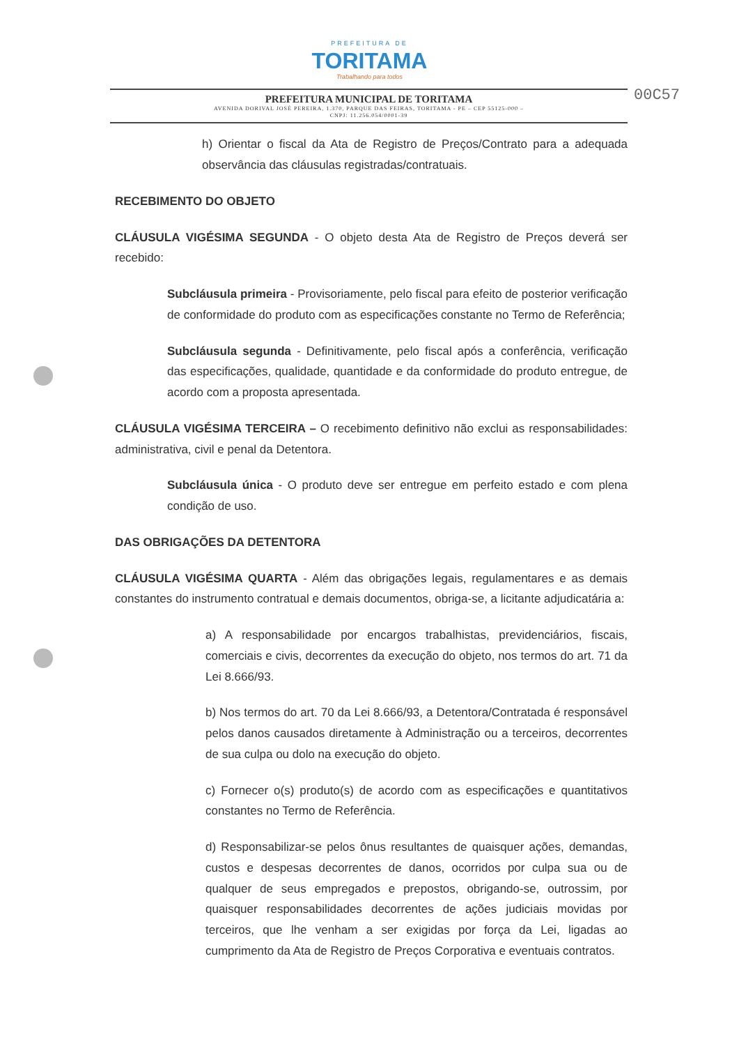PREFEITURA DE
TORITAMA
Trabalhando para todos
00C57
PREFEITURA MUNICIPAL DE TORITAMA
AVENIDA DORIVAL JOSÉ PEREIRA, 1.370, PARQUE DAS FEIRAS, TORITAMA - PE – CEP 55125-000 –
CNPJ: 11.256.054/0001-39
h) Orientar o fiscal da Ata de Registro de Preços/Contrato para a adequada observância das cláusulas registradas/contratuais.
RECEBIMENTO DO OBJETO
CLÁUSULA VIGÉSIMA SEGUNDA - O objeto desta Ata de Registro de Preços deverá ser recebido:
Subcláusula primeira - Provisoriamente, pelo fiscal para efeito de posterior verificação de conformidade do produto com as especificações constante no Termo de Referência;
Subcláusula segunda - Definitivamente, pelo fiscal após a conferência, verificação das especificações, qualidade, quantidade e da conformidade do produto entregue, de acordo com a proposta apresentada.
CLÁUSULA VIGÉSIMA TERCEIRA – O recebimento definitivo não exclui as responsabilidades: administrativa, civil e penal da Detentora.
Subcláusula única - O produto deve ser entregue em perfeito estado e com plena condição de uso.
DAS OBRIGAÇÕES DA DETENTORA
CLÁUSULA VIGÉSIMA QUARTA - Além das obrigações legais, regulamentares e as demais constantes do instrumento contratual e demais documentos, obriga-se, a licitante adjudicatária a:
a) A responsabilidade por encargos trabalhistas, previdenciários, fiscais, comerciais e civis, decorrentes da execução do objeto, nos termos do art. 71 da Lei 8.666/93.
b) Nos termos do art. 70 da Lei 8.666/93, a Detentora/Contratada é responsável pelos danos causados diretamente à Administração ou a terceiros, decorrentes de sua culpa ou dolo na execução do objeto.
c) Fornecer o(s) produto(s) de acordo com as especificações e quantitativos constantes no Termo de Referência.
d) Responsabilizar-se pelos ônus resultantes de quaisquer ações, demandas, custos e despesas decorrentes de danos, ocorridos por culpa sua ou de qualquer de seus empregados e prepostos, obrigando-se, outrossim, por quaisquer responsabilidades decorrentes de ações judiciais movidas por terceiros, que lhe venham a ser exigidas por força da Lei, ligadas ao cumprimento da Ata de Registro de Preços Corporativa e eventuais contratos.